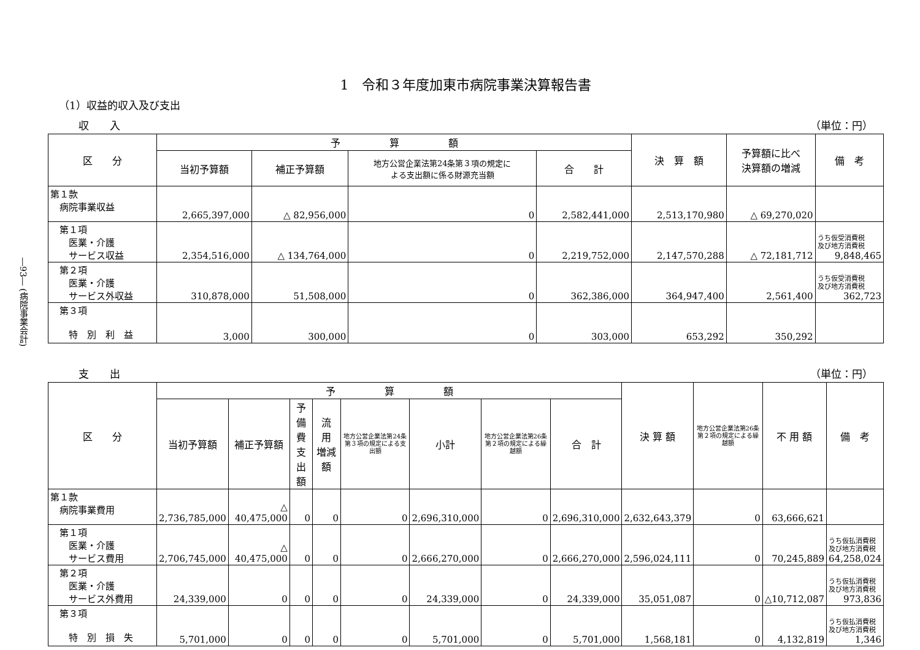―93― (病院事業会計)
1　令和３年度加東市病院事業決算報告書
（1）収益的収入及び支出
収　　入 （単位：円）
| 区 分 | 予 算 額 | | | | 決 算 額 | 予算額に比べ 決算額の増減 | 備 考 |
| --- | --- | --- | --- | --- | --- | --- | --- |
| | 当初予算額 | 補正予算額 | 地方公営企業法第24条第３項の規定に よる支出額に係る財源充当額 | 合 計 | | | |
| 第１款 病院事業収益 | 2,665,397,000 | △ 82,956,000 | 0 | 2,582,441,000 | 2,513,170,980 | △ 69,270,020 | |
| 第１項 医業・介護 サービス収益 | 2,354,516,000 | △ 134,764,000 | 0 | 2,219,752,000 | 2,147,570,288 | △ 72,181,712 | うち仮受消費税 及び地方消費税 9,848,465 |
| 第２項 医業・介護 サービス外収益 | 310,878,000 | 51,508,000 | 0 | 362,386,000 | 364,947,400 | 2,561,400 | うち仮受消費税 及び地方消費税 362,723 |
| 第３項 特 別 利 益 | 3,000 | 300,000 | 0 | 303,000 | 653,292 | 350,292 | |
支　　出 （単位：円）
| 区 分 | 予 算 額 | | | | | | | | 決 算 額 | 地方公営企業法第26条第２項の規定による繰越額 | 不 用 額 | 備 考 |
| --- | --- | --- | --- | --- | --- | --- | --- | --- | --- | --- | --- | --- |
| | 当初予算額 | 補正予算額 | 予備費 支出額 | 流 用 増減額 | 地方公営企業法第24条第３項の規定による支出額 | 小計 | 地方公営企業法第26条第２項の規定による繰越額 | 合 計 | | | | |
| 第１款 病院事業費用 | 2,736,785,000 | △ 40,475,000 | 0 | 0 | 0 | 2,696,310,000 | 0 | 2,696,310,000 | 2,632,643,379 | 0 | 63,666,621 | |
| 第１項 医業・介護 サービス費用 | 2,706,745,000 | △ 40,475,000 | 0 | 0 | 0 | 2,666,270,000 | 0 | 2,666,270,000 | 2,596,024,111 | 0 | 70,245,889 | うち仮払消費税 及び地方消費税 64,258,024 |
| 第２項 医業・介護 サービス外費用 | 24,339,000 | 0 | 0 | 0 | 0 | 24,339,000 | 0 | 24,339,000 | 35,051,087 | 0 | △10,712,087 | うち仮払消費税 及び地方消費税 973,836 |
| 第３項 特 別 損 失 | 5,701,000 | 0 | 0 | 0 | 0 | 5,701,000 | 0 | 5,701,000 | 1,568,181 | 0 | 4,132,819 | うち仮払消費税 及び地方消費税 1,346 |